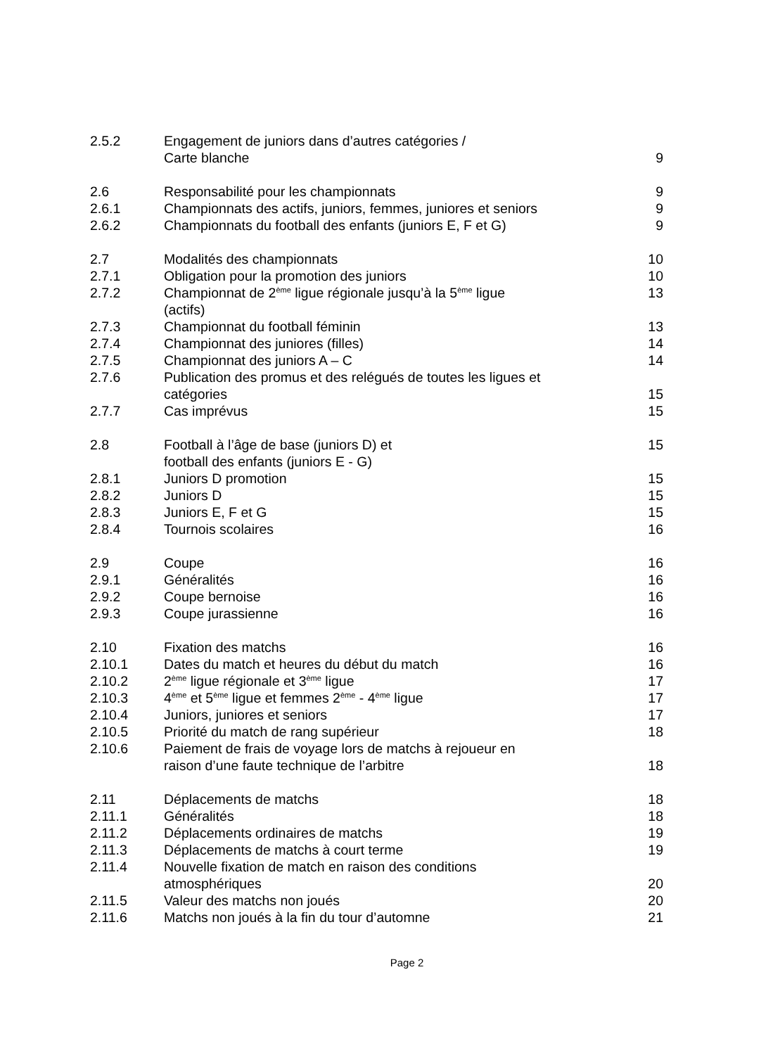| 2.5.2 | Engagement de juniors dans d’autres catégories / Carte blanche | 9 |
| 2.6 | Responsabilité pour les championnats | 9 |
| 2.6.1 | Championnats des actifs, juniors, femmes, juniores et seniors | 9 |
| 2.6.2 | Championnats du football des enfants (juniors E, F et G) | 9 |
| 2.7 | Modalités des championnats | 10 |
| 2.7.1 | Obligation pour la promotion des juniors | 10 |
| 2.7.2 | Championnat de 2<sup>ème</sup> ligue régionale jusqu’à la 5<sup>ème</sup> ligue (actifs) | 13 |
| 2.7.3 | Championnat du football féminin | 13 |
| 2.7.4 | Championnat des juniores (filles) | 14 |
| 2.7.5 | Championnat des juniors A – C | 14 |
| 2.7.6 | Publication des promus et des relégués de toutes les ligues et catégories | 15 |
| 2.7.7 | Cas imprévus | 15 |
| 2.8 | Football à l’âge de base (juniors D) et football des enfants (juniors E - G) | 15 |
| 2.8.1 | Juniors D promotion | 15 |
| 2.8.2 | Juniors D | 15 |
| 2.8.3 | Juniors E, F et G | 15 |
| 2.8.4 | Tournois scolaires | 16 |
| 2.9 | Coupe | 16 |
| 2.9.1 | Généralités | 16 |
| 2.9.2 | Coupe bernoise | 16 |
| 2.9.3 | Coupe jurassienne | 16 |
| 2.10 | Fixation des matchs | 16 |
| 2.10.1 | Dates du match et heures du début du match | 16 |
| 2.10.2 | 2<sup>ème</sup> ligue régionale et 3<sup>ème</sup> ligue | 17 |
| 2.10.3 | 4<sup>ème</sup> et 5<sup>ème</sup> ligue et femmes 2<sup>ème</sup> - 4<sup>ème</sup> ligue | 17 |
| 2.10.4 | Juniors, juniores et seniors | 17 |
| 2.10.5 | Priorité du match de rang supérieur | 18 |
| 2.10.6 | Paiement de frais de voyage lors de matchs à rejoueur en raison d’une faute technique de l’arbitre | 18 |
| 2.11 | Déplacements de matchs | 18 |
| 2.11.1 | Généralités | 18 |
| 2.11.2 | Déplacements ordinaires de matchs | 19 |
| 2.11.3 | Déplacements de matchs à court terme | 19 |
| 2.11.4 | Nouvelle fixation de match en raison des conditions atmosphériques | 20 |
| 2.11.5 | Valeur des matchs non joués | 20 |
| 2.11.6 | Matchs non joués à la fin du tour d’automne | 21 |
Page 2